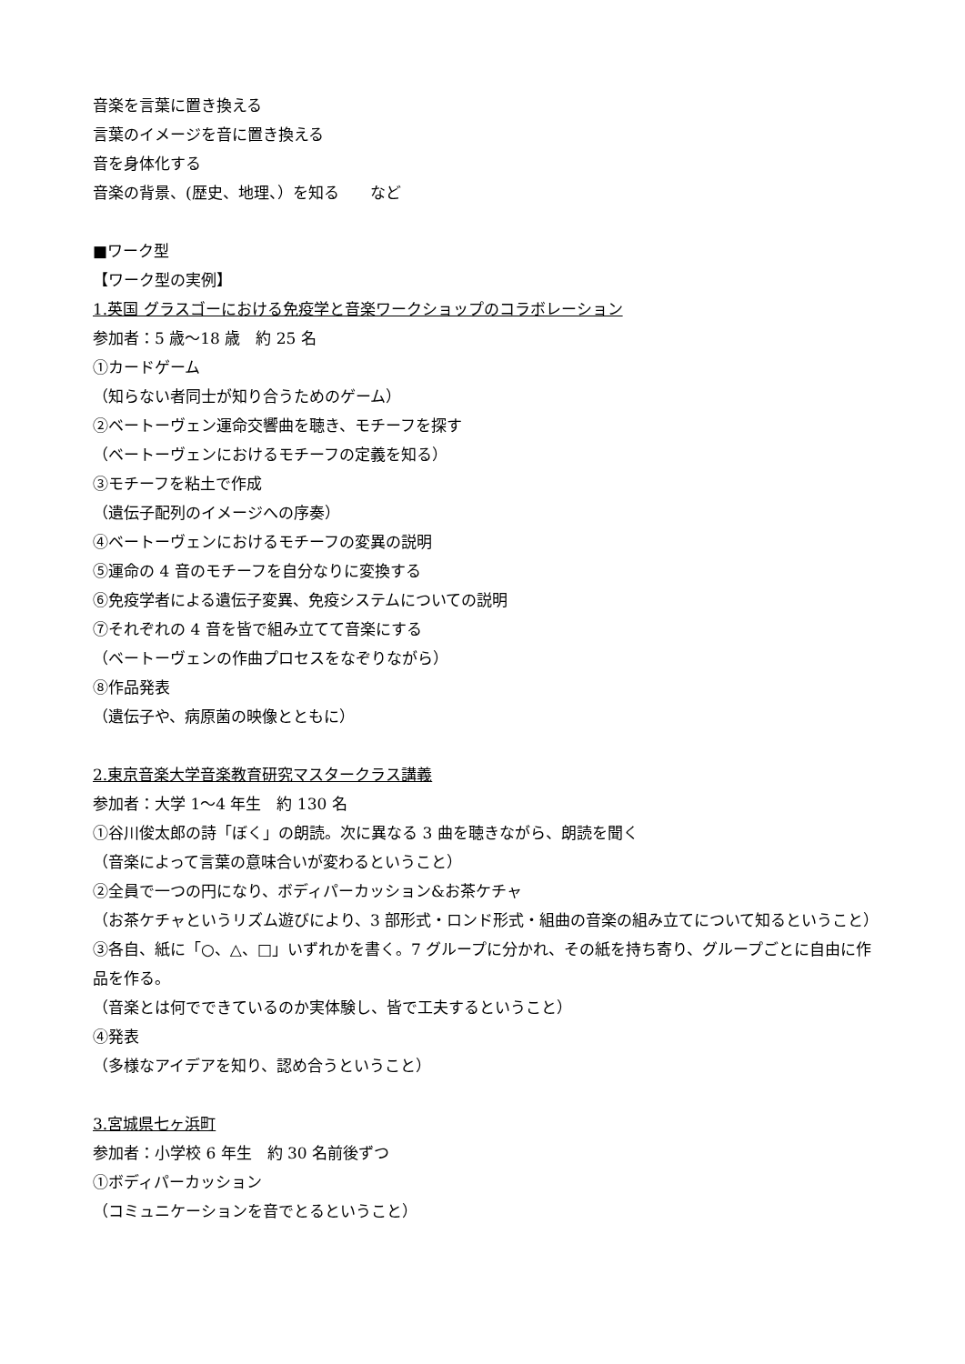音楽を言葉に置き換える
言葉のイメージを音に置き換える
音を身体化する
音楽の背景、(歴史、地理、）を知る　　など
■ワーク型
【ワーク型の実例】
1.英国 グラスゴーにおける免疫学と音楽ワークショップのコラボレーション
参加者：5 歳～18 歳　約 25 名
①カードゲーム
（知らない者同士が知り合うためのゲーム）
②ベートーヴェン運命交響曲を聴き、モチーフを探す
（ベートーヴェンにおけるモチーフの定義を知る）
③モチーフを粘土で作成
（遺伝子配列のイメージへの序奏）
④ベートーヴェンにおけるモチーフの変異の説明
⑤運命の 4 音のモチーフを自分なりに変換する
⑥免疫学者による遺伝子変異、免疫システムについての説明
⑦それぞれの 4 音を皆で組み立てて音楽にする
（ベートーヴェンの作曲プロセスをなぞりながら）
⑧作品発表
（遺伝子や、病原菌の映像とともに）
2.東京音楽大学音楽教育研究マスタークラス講義
参加者：大学 1～4 年生　約 130 名
①谷川俊太郎の詩「ぼく」の朗読。次に異なる 3 曲を聴きながら、朗読を聞く
（音楽によって言葉の意味合いが変わるということ）
②全員で一つの円になり、ボディパーカッション&お茶ケチャ
（お茶ケチャというリズム遊びにより、3 部形式・ロンド形式・組曲の音楽の組み立てについて知るということ）
③各自、紙に「○、△、□」いずれかを書く。7 グループに分かれ、その紙を持ち寄り、グループごとに自由に作品を作る。
（音楽とは何でできているのか実体験し、皆で工夫するということ）
④発表
（多様なアイデアを知り、認め合うということ）
3.宮城県七ヶ浜町
参加者：小学校 6 年生　約 30 名前後ずつ
①ボディパーカッション
（コミュニケーションを音でとるということ）